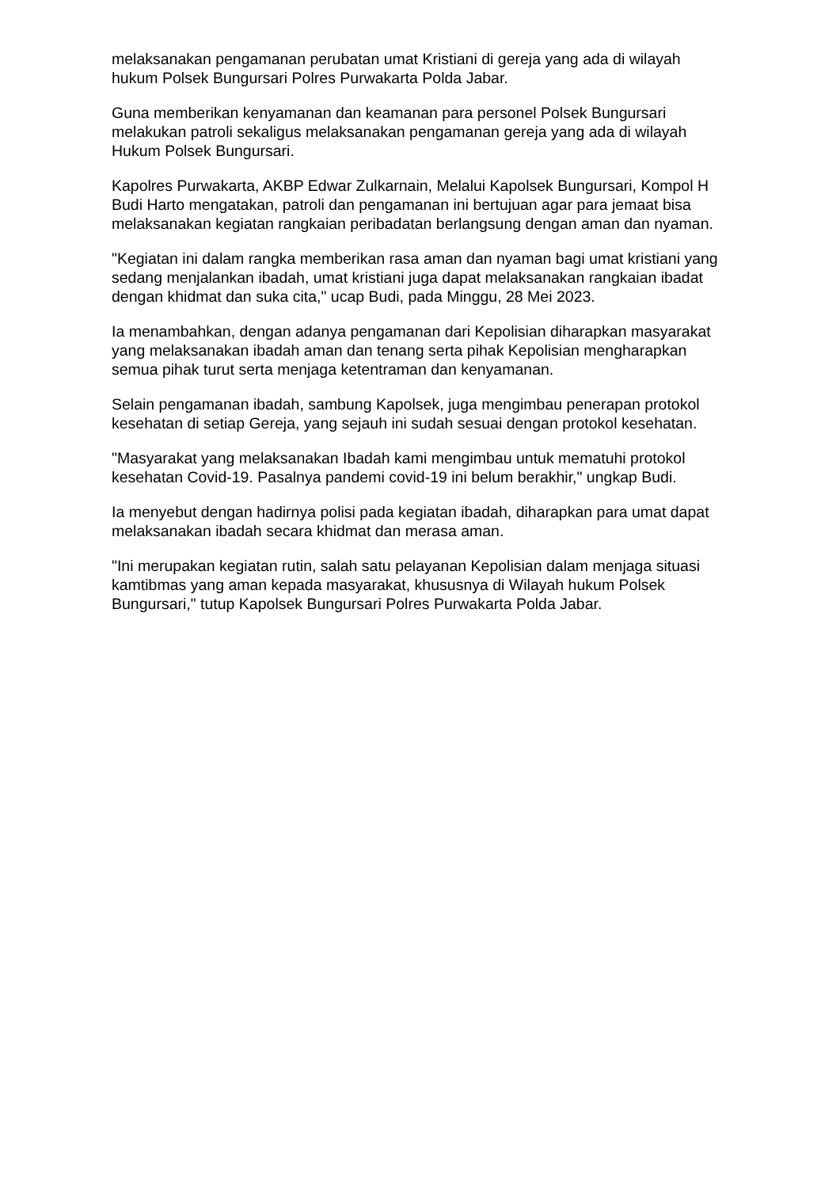melaksanakan pengamanan perubatan umat Kristiani di gereja yang ada di wilayah hukum Polsek Bungursari Polres Purwakarta Polda Jabar.
Guna memberikan kenyamanan dan keamanan para personel Polsek Bungursari melakukan patroli sekaligus melaksanakan pengamanan gereja yang ada di wilayah Hukum Polsek Bungursari.
Kapolres Purwakarta, AKBP Edwar Zulkarnain, Melalui Kapolsek Bungursari, Kompol H Budi Harto mengatakan, patroli dan pengamanan ini bertujuan agar para jemaat bisa melaksanakan kegiatan rangkaian peribadatan berlangsung dengan aman dan nyaman.
"Kegiatan ini dalam rangka memberikan rasa aman dan nyaman bagi umat kristiani yang sedang menjalankan ibadah, umat kristiani juga dapat melaksanakan rangkaian ibadat dengan khidmat dan suka cita," ucap Budi, pada Minggu, 28 Mei 2023.
Ia menambahkan, dengan adanya pengamanan dari Kepolisian diharapkan masyarakat yang melaksanakan ibadah aman dan tenang serta pihak Kepolisian mengharapkan semua pihak turut serta menjaga ketentraman dan kenyamanan.
Selain pengamanan ibadah, sambung Kapolsek, juga mengimbau penerapan protokol kesehatan di setiap Gereja, yang sejauh ini sudah sesuai dengan protokol kesehatan.
"Masyarakat yang melaksanakan Ibadah kami mengimbau untuk mematuhi protokol kesehatan Covid-19. Pasalnya pandemi covid-19 ini belum berakhir," ungkap Budi.
Ia menyebut dengan hadirnya polisi pada kegiatan ibadah, diharapkan para umat dapat melaksanakan ibadah secara khidmat dan merasa aman.
"Ini merupakan kegiatan rutin, salah satu pelayanan Kepolisian dalam menjaga situasi kamtibmas yang aman kepada masyarakat, khususnya di Wilayah hukum Polsek Bungursari," tutup Kapolsek Bungursari Polres Purwakarta Polda Jabar.